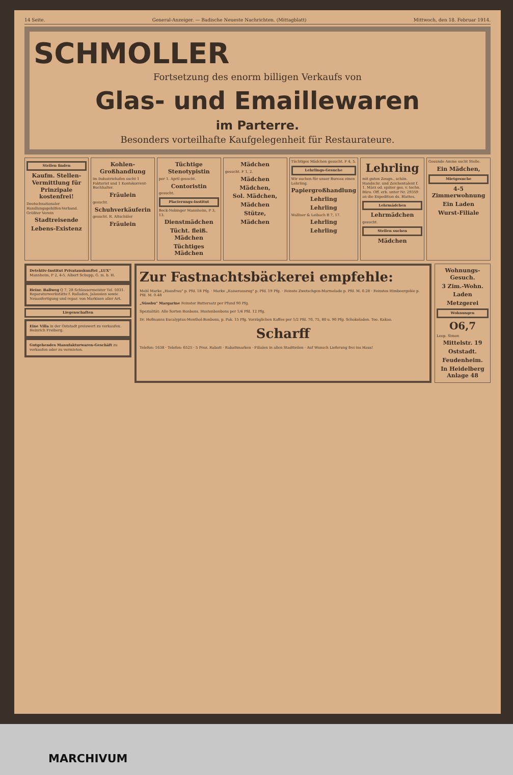14 Seite. General-Anzeiger. — Badische Neueste Nachrichten. (Mittagblatt) Mittwoch, den 18. Februar 1914.
SCHMOLLER
Fortsetzung des enorm billigen Verkaufs von
Glas- und Emaillewaren
im Parterre.
Besonders vorteilhafte Kaufgelegenheit für Restaurateure.
Stellen finden
Kaufm. Stellen-Vermittlung für Prinzipale kostenfrei!
Deutschnationaler Handlungsgehilfen-Verband. Größter Verein
Stadtreisende
Lebens-Existenz
Kohlen-Großhandlung
im Industriehafen sucht 1 Fakturist und 1 Kontokorrent-Buchhalter.
Fräulein
gesucht.
Schuhverkäuferin
gesucht. R. Altschüler
Fräulein
Tüchtige Stenotypistin
per 1. April gesucht.
Contoristin
gesucht.
Placierungs-Institut
Beck-Nobinger Mannheim, P 3, 13.
Dienstmädchen
Tücht. fleiß. Mädchen
Tüchtiges Mädchen
Mädchen
gesucht. F 1, 2.
Mädchen
Mädchen,
Sol. Mädchen,
Mädchen
Stütze,
Mädchen
Tüchtiges Mädchen gesucht. F 4, 5.
Lehrlings-Gesuche
Wir suchen für unser Bureau einen Lehrling.
Papiergroßhandlung
Lehrling
Lehrling
Walliser & Leibach B 7, 17.
Lehrling
Lehrling
Lehrling
mit guten Zeugn., schön. Handschr. und Zeichentalent f. 1. März od. später ges. v. techn. Büro. Off. erb. unter Nr. 29359 an die Expedition ds. Blattes.
Lehrmädchen
Lehrmädchen
gesucht.
Stellen suchen
Mädchen
Gesunde Amme sucht Stelle.
Ein Mädchen,
Mietgesuche
4-5 Zimmerwohnung
Ein Laden
Wurst-Filiale
Detektiv-Institut Privatauskunftei „LUX" Mannheim, P 2, 4-5. Albert Schupp, G. m. b. H.
Heinr. Ballweg Q 7, 28 Schlossermeister Tel. 5031. Reparaturwerkstätte f. Rolladen, Jalousien sowie Neuanfertigung und repar. von Markisen aller Art.
Liegenschaften
Eine Villa in der Oststadt preiswert zu verkaufen. Heinrich Freiberg.
Gutgehendes Manufakturwaren-Geschäft zu verkaufen oder zu vermieten.
Zur Fastnachtsbäckerei empfehle:
Mehl Marke „Hausfrau" p. Pfd. 18 Pfg. · Marke „Kaiserauszug" p. Pfd. 19 Pfg. · Feinste Zwetschgen-Marmelade p. Pfd. M. 0.28 · Feinstes Himbeergelée p. Pfd. M. 0.48
„Süssbu" Margarine Feinster Buttersatz per Pfund 90 Pfg.
Spezialität: Alle Sorten Bonbons. Hustenbonbons per 1/4 Pfd. 12 Pfg.
Dr. Hofmanns Eucalyptus-Menthol-Bonbons, p. Pak. 15 Pfg. Vorzüglichen Kaffee per 1/2 Pfd. 70, 75, 80 u. 90 Pfg. Schokoladen. Tee. Kakao.
Scharff
Telefon: 1638 · Telefon: 6525 · 5 Proz. Rabatt · Rabattmarken · Filialen in allen Stadtteilen · Auf Wunsch Lieferung frei ins Haus!
Wohnungs-Gesuch.
3 Zim.-Wohn.
Laden
Metzgerei
Wohnungen
O6,7
Leop. Simon
Mittelstr. 19
Oststadt.
Feudenheim.
In Heidelberg Anlage 48
MARCHIVUM